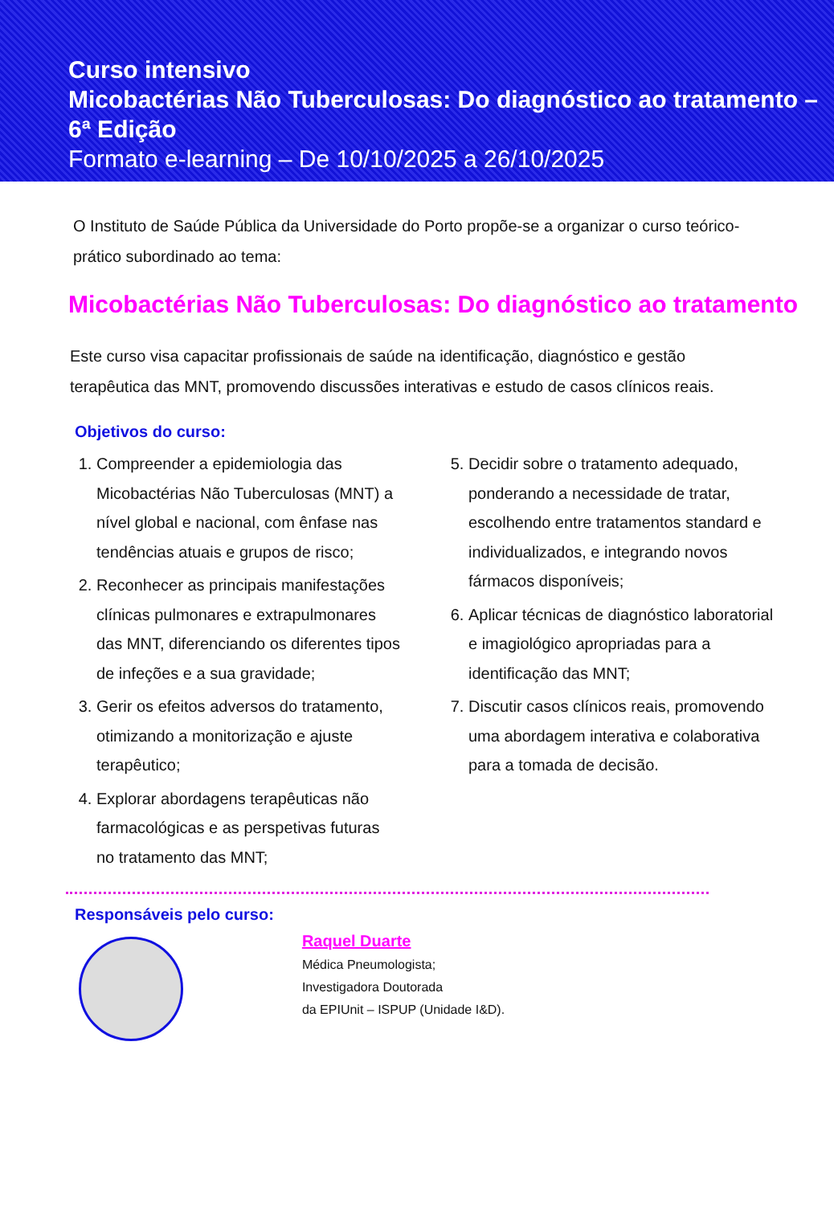Curso intensivo
Micobactérias Não Tuberculosas: Do diagnóstico ao tratamento – 6ª Edição
Formato e-learning – De 10/10/2025 a 26/10/2025
O Instituto de Saúde Pública da Universidade do Porto propõe-se a organizar o curso teórico-prático subordinado ao tema:
Micobactérias Não Tuberculosas: Do diagnóstico ao tratamento
Este curso visa capacitar profissionais de saúde na identificação, diagnóstico e gestão terapêutica das MNT, promovendo discussões interativas e estudo de casos clínicos reais.
Objetivos do curso:
1. Compreender a epidemiologia das Micobactérias Não Tuberculosas (MNT) a nível global e nacional, com ênfase nas tendências atuais e grupos de risco;
2. Reconhecer as principais manifestações clínicas pulmonares e extrapulmonares das MNT, diferenciando os diferentes tipos de infeções e a sua gravidade;
3. Gerir os efeitos adversos do tratamento, otimizando a monitorização e ajuste terapêutico;
4. Explorar abordagens terapêuticas não farmacológicas e as perspetivas futuras no tratamento das MNT;
5. Decidir sobre o tratamento adequado, ponderando a necessidade de tratar, escolhendo entre tratamentos standard e individualizados, e integrando novos fármacos disponíveis;
6. Aplicar técnicas de diagnóstico laboratorial e imagiológico apropriadas para a identificação das MNT;
7. Discutir casos clínicos reais, promovendo uma abordagem interativa e colaborativa para a tomada de decisão.
Responsáveis pelo curso:
Raquel Duarte
Médica Pneumologista;
Investigadora Doutorada
da EPIUnit – ISPUP (Unidade I&D).